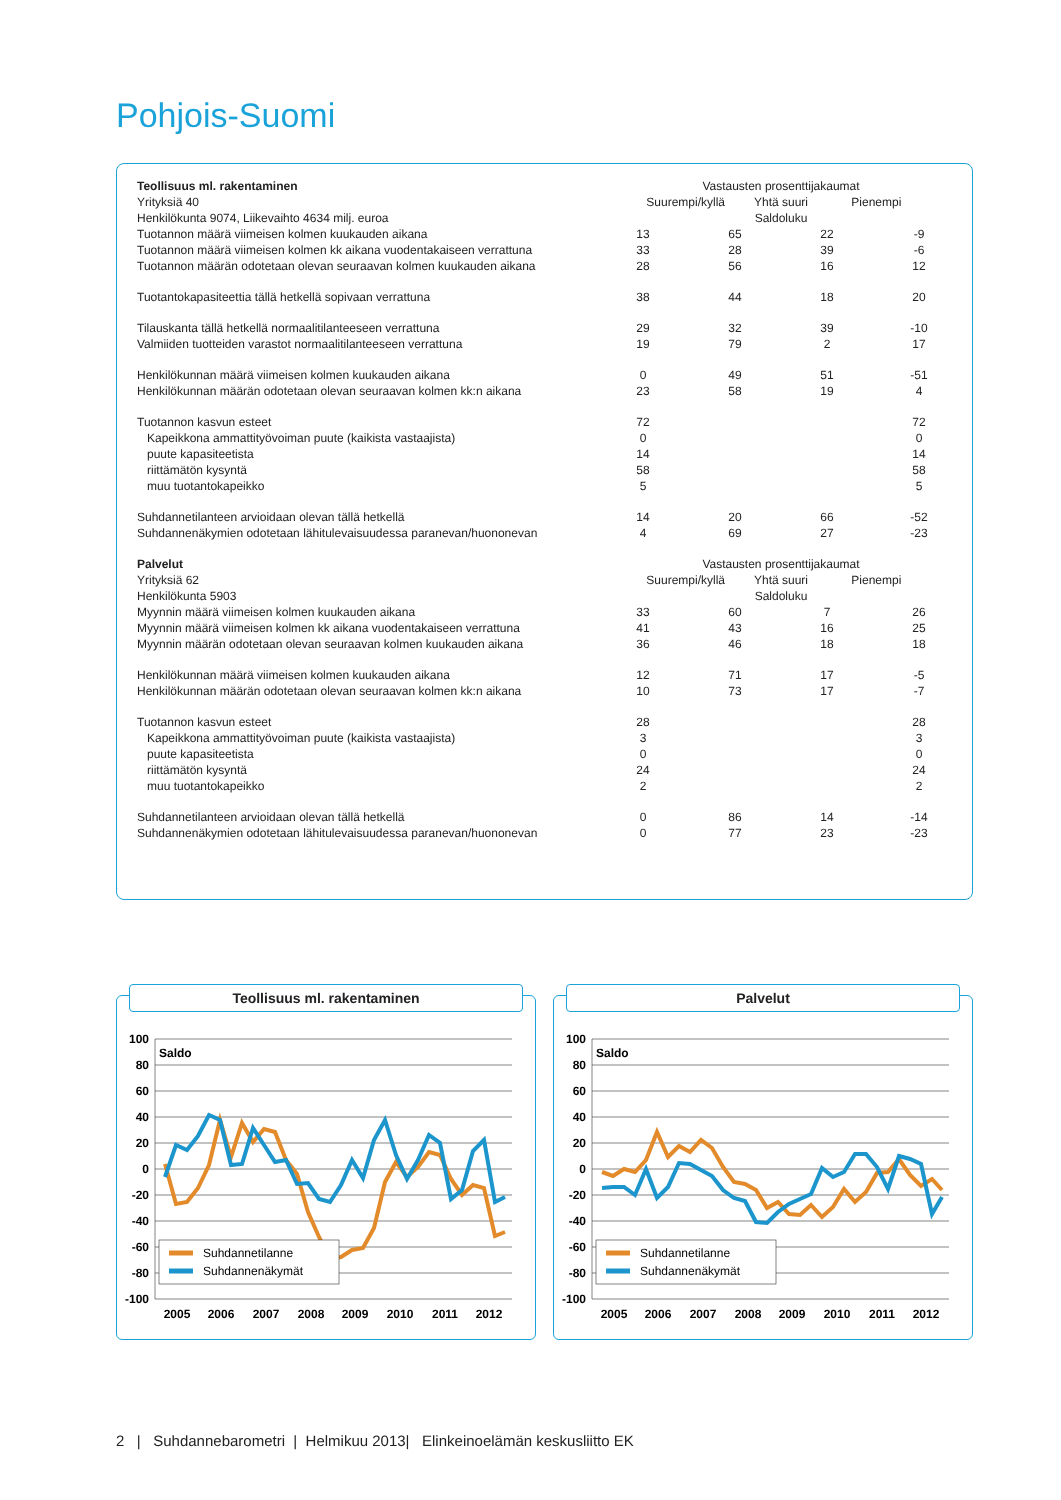Pohjois-Suomi
| Teollisuus ml. rakentaminen Yrityksiä 40 Henkilökunta 9074, Liikevaihto 4634 milj. euroa | Vastausten prosenttijakaumat Suurempi/kyllä Yhtä suuri Pienempi Saldoluku | | | |
| Tuotannon määrä viimeisen kolmen kuukauden aikana | 13 | 65 | 22 | -9 |
| Tuotannon määrä viimeisen kolmen kk aikana vuodentakaiseen verrattuna | 33 | 28 | 39 | -6 |
| Tuotannon määrän odotetaan olevan seuraavan kolmen kuukauden aikana | 28 | 56 | 16 | 12 |
| Tuotantokapasiteettia tällä hetkellä sopivaan verrattuna | 38 | 44 | 18 | 20 |
| Tilauskanta tällä hetkellä normaalitilanteeseen verrattuna | 29 | 32 | 39 | -10 |
| Valmiiden tuotteiden varastot normaalitilanteeseen verrattuna | 19 | 79 | 2 | 17 |
| Henkilökunnan määrä viimeisen kolmen kuukauden aikana | 0 | 49 | 51 | -51 |
| Henkilökunnan määrän odotetaan olevan seuraavan kolmen kk:n aikana | 23 | 58 | 19 | 4 |
| Tuotannon kasvun esteet | 72 | | | 72 |
| Kapeikkona ammattityövoiman puute (kaikista vastaajista) | 0 | | | 0 |
| puute kapasiteetista | 14 | | | 14 |
| riittämätön kysyntä | 58 | | | 58 |
| muu tuotantokapeikko | 5 | | | 5 |
| Suhdannetilanteen arvioidaan olevan tällä hetkellä | 14 | 20 | 66 | -52 |
| Suhdannenäkymien odotetaan lähitulevaisuudessa paranevan/huononevan | 4 | 69 | 27 | -23 |
| Palvelut Yrityksiä 62 Henkilökunta 5903 | Vastausten prosenttijakaumat Suurempi/kyllä Yhtä suuri Pienempi Saldoluku | | | |
| Myynnin määrä viimeisen kolmen kuukauden aikana | 33 | 60 | 7 | 26 |
| Myynnin määrä viimeisen kolmen kk aikana vuodentakaiseen verrattuna | 41 | 43 | 16 | 25 |
| Myynnin määrän odotetaan olevan seuraavan kolmen kuukauden aikana | 36 | 46 | 18 | 18 |
| Henkilökunnan määrä viimeisen kolmen kuukauden aikana | 12 | 71 | 17 | -5 |
| Henkilökunnan määrän odotetaan olevan seuraavan kolmen kk:n aikana | 10 | 73 | 17 | -7 |
| Tuotannon kasvun esteet | 28 | | | 28 |
| Kapeikkona ammattityövoiman puute (kaikista vastaajista) | 3 | | | 3 |
| puute kapasiteetista | 0 | | | 0 |
| riittämätön kysyntä | 24 | | | 24 |
| muu tuotantokapeikko | 2 | | | 2 |
| Suhdannetilanteen arvioidaan olevan tällä hetkellä | 0 | 86 | 14 | -14 |
| Suhdannenäkymien odotetaan lähitulevaisuudessa paranevan/huononevan | 0 | 77 | 23 | -23 |
Teollisuus ml. rakentaminen
100
80
60
40
20
0
-20
-40
-60
-80
-100
Saldo
Suhdannetilanne
Suhdannenäkymät
2005
2006
2007
2008
2009
2010
2011
2012
Palvelut
100
80
60
40
20
0
-20
-40
-60
-80
-100
Saldo
Suhdannetilanne
Suhdannenäkymät
2005
2006
2007
2008
2009
2010
2011
2012
2 | Suhdannebarometri | Helmikuu 2013| Elinkeinoelämän keskusliitto EK